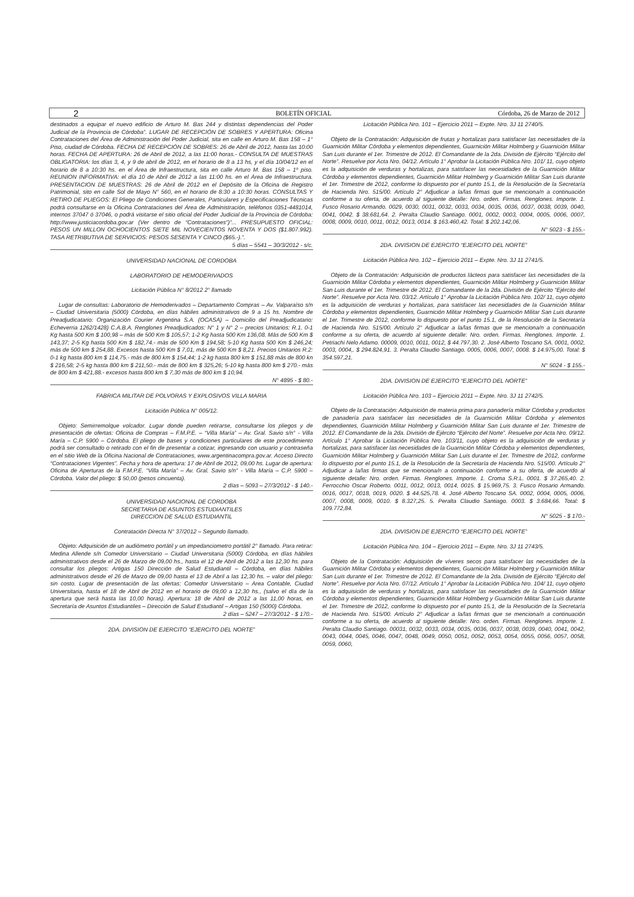2 BOLETÍN OFICIAL Córdoba, 26 de Marzo de 2012
destinados a equipar el nuevo edificio de Arturo M. Bas 244 y distintas dependencias del Poder Judicial de la Provincia de Córdoba”. LUGAR DE RECEPCIÓN DE SOBRES Y APERTURA: Oficina Contrataciones del Área de Administración del Poder Judicial, sita en calle en Arturo M. Bas 158 – 1° Piso, ciudad de Córdoba. FECHA DE RECEPCIÓN DE SOBRES: 26 de Abril de 2012, hasta las 10:00 horas. FECHA DE APERTURA: 26 de Abril de 2012, a las 11:00 horas.- CONSULTA DE MUESTRAS OBLIGATORIA: los días 3, 4, y 9 de abril de 2012, en el horario de 8 a 13 hs, y el día 10/04/12 en el horario de 8 a 10:30 hs. en el Área de Infraestructura, sita en calle Arturo M. Bas 158 – 1º piso. REUNION INFORMATIVA: el día 10 de Abril de 2012 a las 11:00 hs. en el Área de Infraestructura. PRESENTACION DE MUESTRAS: 26 de Abril de 2012 en el Depósito de la Oficina de Registro Patrimonial, sito en calle Sol de Mayo N° 560, en el horario de 8:30 a 10:30 horas. CONSULTAS Y RETIRO DE PLIEGOS: El Pliego de Condiciones Generales, Particulares y Especificaciones Técnicas podrá consultarse en la Oficina Contrataciones del Área de Administración, teléfonos 0351-4481014, internos 37047 ó 37046, o podrá visitarse el sitio oficial del Poder Judicial de la Provincia de Córdoba: http://www.justiciacordoba.gov.ar (Ver dentro de “Contrataciones”)”... PRESUPUESTO OFICIAL: PESOS UN MILLON OCHOCIENTOS SIETE MIL NOVECIENTOS NOVENTA Y DOS ($1.807.992). TASA RETRIBUTIVA DE SERVICIOS: PESOS SESENTA Y CINCO ($65.-).”.
5 días – 5541 – 30/3/2012 - s/c.
UNIVERSIDAD NACIONAL DE CORDOBA
LABORATORIO DE HEMODERIVADOS
Licitación Pública N° 8/2012 2° llamado
Lugar de consultas: Laboratorio de Hemoderivados – Departamento Compras – Av. Valparaíso s/n – Ciudad Universitaria (5000) Córdoba, en días hábiles administrativos de 9 a 15 hs. Nombre de Preadjudicatario: Organización Courier Argentina S.A. (OCASA) – Domicilio del Preadjudicatario: Echeverria 1262/1428) C.A.B.A. Renglones Preadjudicados: N° 1 y N° 2 – precios Unitarios: R.1. 0-1 Kg hasta 500 Km $ 100,98 – más de 500 Km $ 105,57; 1-2 Kg hasta 500 Km 136,08. Más de 500 Km $ 143,37; 2-5 Kg hasta 500 Km $ 182,74.- más de 500 Km $ 194,58; 5-10 Kg hasta 500 Km $ 246,24; más de 500 km $ 254,88. Excesos hasta 500 Km $ 7,01, más de 500 Km $ 8,21. Precios Unitarios R.2: 0-1 kg hasta 800 km $ 114,75.- más de 800 km $ 154,44; 1-2 kg hasta 800 km $ 151,88 más de 800 kn $ 216,58; 2-5 kg hasta 800 km $ 211,50.- más de 800 km $ 325,26; 5-10 kg hasta 800 km $ 270.- más de 800 km $ 421,88.- excesos hasta 800 km $ 7,30 más de 800 km $ 10,94.
N° 4895 - $ 80.-
FABRICA MILITAR DE POLVORAS Y EXPLOSIVOS VILLA MARIA
Licitación Pública N° 005/12.
Objeto: Semirremolque volcador. Lugar donde pueden retirarse, consultarse los pliegos y de presentación de ofertas: Oficina de Compras – F.M.P.E. – “Villa María” – Av. Gral. Savio s/n° - Villa María – C.P. 5900 – Córdoba. El pliego de bases y condiciones particulares de este procedimiento podrá ser consultado o retirado con el fin de presentar a cotizar, ingresando con usuario y contraseña en el sitio Web de la Oficina Nacional de Contrataciones, www.argentinacompra.gov.ar. Acceso Directo “Contrataciones Vigentes”. Fecha y hora de apertura: 17 de Abril de 2012, 09,00 hs. Lugar de apertura: Oficina de Aperturas de la F.M.P.E. “Villa María” – Av. Gral. Savio s/n° - Villa María – C.P. 5900 – Córdoba. Valor del pliego: $ 50,00 (pesos cincuenta).
2 días – 5093 – 27/3/2012 - $ 140.-
UNIVERSIDAD NACIONAL DE CORDOBA
SECRETARIA DE ASUNTOS ESTUDIANTILES
DIRECCION DE SALUD ESTUDIANTIL
Contratación Directa N° 37/2012 – Segundo llamado.
Objeto: Adquisición de un audiómetro portátil y un impedanciometro portátil 2° llamado. Para retirar: Medina Allende s/n Comedor Universitario – Ciudad Universitaria (5000) Córdoba, en días hábiles administrativos desde el 26 de Marzo de 09,00 hs., hasta el 12 de Abril de 2012 a las 12,30 hs. para consultar los pliegos: Artigas 150 Dirección de Salud Estudiantil – Córdoba, en días hábiles administrativos desde el 26 de Marzo de 09,00 hasta el 13 de Abril a las 12,30 hs. – valor del pliego: sin costo. Lugar de presentación de las ofertas: Comedor Universitario – Area Contable, Ciudad Universitaria, hasta el 18 de Abril de 2012 en el horario de 09,00 a 12,30 hs., (salvo el día de la apertura que será hasta las 10,00 horas). Apertura: 18 de Abril de 2012 a las 11,00 horas, en Secretaría de Asuntos Estudiantiles – Dirección de Salud Estudiantil – Artigas 150 (5000) Córdoba.
2 días – 5247 – 27/3/2012 - $ 170.-
2DA. DIVISION DE EJERCITO “EJERCITO DEL NORTE”
Licitación Pública Nro. 101 – Ejercicio 2011 – Expte. Nro. 3J 11 2740/5.
Objeto de la Contratación: Adquisición de frutas y hortalizas para satisfacer las necesidades de la Guarnición Militar Córdoba y elementos dependientes, Guarnición Militar Holmberg y Guarnición Militar San Luis durante el 1er. Trimestre de 2012. El Comandante de la 2da. División de Ejército “Ejército del Norte”. Resuelve por Acta Nro. 04/12. Artículo 1° Aprobar la Licitación Pública Nro. 101/ 11, cuyo objeto es la adquisición de verduras y hortalizas, para satisfacer las necesidades de la Guarnición Militar Córdoba y elementos dependientes, Guarnición Militar Holmberg y Guarnición Militar San Luis durante el 1er. Trimestre de 2012, conforme lo dispuesto por el punto 15.1, de la Resolución de la Secretaría de Hacienda Nro. 515/00. Artículo 2° Adjudicar a la/las firmas que se menciona/n a continuación conforme a su oferta, de acuerdo al siguiente detalle: Nro. orden. Firmas. Renglones. Importe. 1. Fusco Rosario Armando. 0029, 0030, 0031, 0032, 0033, 0034, 0035, 0036, 0037, 0038, 0039, 0040, 0041, 0042. $ 38.681,64. 2. Peralta Claudio Santiago. 0001, 0002, 0003, 0004, 0005, 0006, 0007, 0008, 0009, 0010, 0011, 0012, 0013, 0014. $ 163.460,42. Total: $ 202.142,06.
N° 5023 - $ 155.-
2DA. DIVISION DE EJERCITO “EJERCITO DEL NORTE”
Licitación Pública Nro. 102 – Ejercicio 2011 – Expte. Nro. 3J 11 2741/5.
Objeto de la Contratación: Adquisición de productos lácteos para satisfacer las necesidades de la Guarnición Militar Córdoba y elementos dependientes, Guarnición Militar Holmberg y Guarnición Militar San Luis durante el 1er. Trimestre de 2012. El Comandante de la 2da. División de Ejército “Ejército del Norte”. Resuelve por Acta Nro. 03/12. Artículo 1° Aprobar la Licitación Pública Nro. 102/ 11, cuyo objeto es la adquisición de verduras y hortalizas, para satisfacer las necesidades de la Guarnición Militar Córdoba y elementos dependientes, Guarnición Militar Holmberg y Guarnición Militar San Luis durante el 1er. Trimestre de 2012, conforme lo dispuesto por el punto 15.1, de la Resolución de la Secretaría de Hacienda Nro. 515/00. Artículo 2° Adjudicar a la/las firmas que se menciona/n a continuación conforme a su oferta, de acuerdo al siguiente detalle: Nro. orden. Firmas. Renglones. Importe. 1. Petriachi Nelo Adamo. 00009, 0010, 0011, 0012, $ 44.797,30. 2. José Alberto Toscano SA. 0001, 0002, 0003, 0004,. $ 294.824,91. 3. Peralta Claudio Santiago. 0005, 0006, 0007, 0008. $ 14.975,00. Total: $ 354.597,21.
N° 5024 - $ 155.-
2DA. DIVISION DE EJERCITO “EJERCITO DEL NORTE”
Licitación Pública Nro. 103 – Ejercicio 2011 – Expte. Nro. 3J 11 2742/5.
Objeto de la Contratación: Adquisición de materia prima para panadería militar Córdoba y productos de panadería para satisfacer las necesidades de la Guarnición Militar Córdoba y elementos dependientes, Guarnición Militar Holmberg y Guarnición Militar San Luis durante el 1er. Trimestre de 2012. El Comandante de la 2da. División de Ejército “Ejército del Norte”. Resuelve por Acta Nro. 09/12. Artículo 1° Aprobar la Licitación Pública Nro. 103/11, cuyo objeto es la adquisición de verduras y hortalizas, para satisfacer las necesidades de la Guarnición Militar Córdoba y elementos dependientes, Guarnición Militar Holmberg y Guarnición Militar San Luis durante el 1er. Trimestre de 2012, conforme lo dispuesto por el punto 15.1, de la Resolución de la Secretaría de Hacienda Nro. 515/00. Artículo 2° Adjudicar a la/las firmas que se menciona/n a continuación conforme a su oferta, de acuerdo al siguiente detalle: Nro. orden. Firmas. Renglones. Importe. 1. Croma S.R.L. 0001. $ 37.265,40. 2. Ferrocchio Oscar Roberto. 0011, 0012, 0013, 0014, 0015. $ 15.969,75. 3. Fusco Rosario Armando. 0016, 0017, 0018, 0019, 0020. $ 44.525,78. 4. José Alberto Toscano SA. 0002, 0004, 0005, 0006, 0007, 0008, 0009, 0010. $ 8.327,25. 5. Peralta Claudio Santiago. 0003. $ 3.684,66. Total: $ 109.772,84.
N° 5025 - $ 170.-
2DA. DIVISION DE EJERCITO “EJERCITO DEL NORTE”
Licitación Pública Nro. 104 – Ejercicio 2011 – Expte. Nro. 3J 11 2743/5.
Objeto de la Contratación: Adquisición de víveres secos para satisfacer las necesidades de la Guarnición Militar Córdoba y elementos dependientes, Guarnición Militar Holmberg y Guarnición Militar San Luis durante el 1er. Trimestre de 2012. El Comandante de la 2da. División de Ejército “Ejército del Norte”. Resuelve por Acta Nro. 07/12. Artículo 1° Aprobar la Licitación Pública Nro. 104/ 11, cuyo objeto es la adquisición de verduras y hortalizas, para satisfacer las necesidades de la Guarnición Militar Córdoba y elementos dependientes, Guarnición Militar Holmberg y Guarnición Militar San Luis durante el 1er. Trimestre de 2012, conforme lo dispuesto por el punto 15.1, de la Resolución de la Secretaría de Hacienda Nro. 515/00. Artículo 2° Adjudicar a la/las firmas que se menciona/n a continuación conforme a su oferta, de acuerdo al siguiente detalle: Nro. orden. Firmas. Renglones. Importe. 1. Peralta Claudio Santiago. 00031, 0032, 0033, 0034, 0035, 0036, 0037, 0038, 0039, 0040, 0041, 0042, 0043, 0044, 0045, 0046, 0047, 0048, 0049, 0050, 0051, 0052, 0053, 0054, 0055, 0056, 0057, 0058, 0059, 0060,